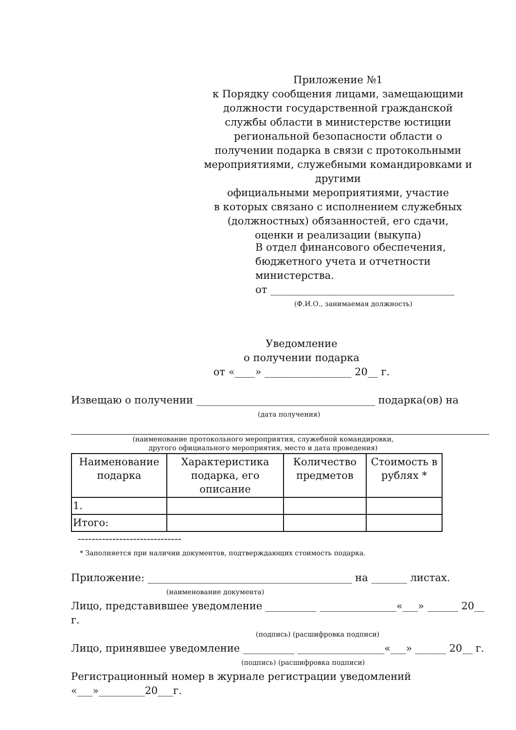Приложение №1
к Порядку сообщения лицами, замещающими
должности государственной гражданской
службы области в министерстве юстиции
региональной безопасности области о
получении подарка в связи с протокольными
мероприятиями, служебными командировками и другими
официальными мероприятиями, участие
в которых связано с исполнением служебных
(должностных) обязанностей, его сдачи,
оценки и реализации (выкупа)
В отдел финансового обеспечения,
бюджетного учета и отчетности
министерства.
от ____________________________________
(Ф.И.О., занимаемая должность)
Уведомление
о получении подарка
от «____» _________________ 20__ г.
Извещаю о получении ___________________________________ подарка(ов) на
(дата получения)
(наименование протокольного мероприятия, служебной командировки,
другого официального мероприятия, место и дата проведения)
| Наименование подарка | Характеристика подарка, его описание | Количество предметов | Стоимость в рублях * |
| --- | --- | --- | --- |
| 1. | | | |
| Итого: | | | |
------------------------------
* Заполняется при наличии документов, подтверждающих стоимость подарка.
Приложение: ________________________________________ на _______ листах.
(наименование документа)
Лицо, представившее уведомление __________ _______________«___» ______ 20__ г.
(подпись) (расшифровка подписи)
Лицо, принявшее уведомление __________ _________________«___» ______ 20__ г.
(подпись) (расшифровка подписи)
Регистрационный номер в журнале регистрации уведомлений «___»_________20___г.